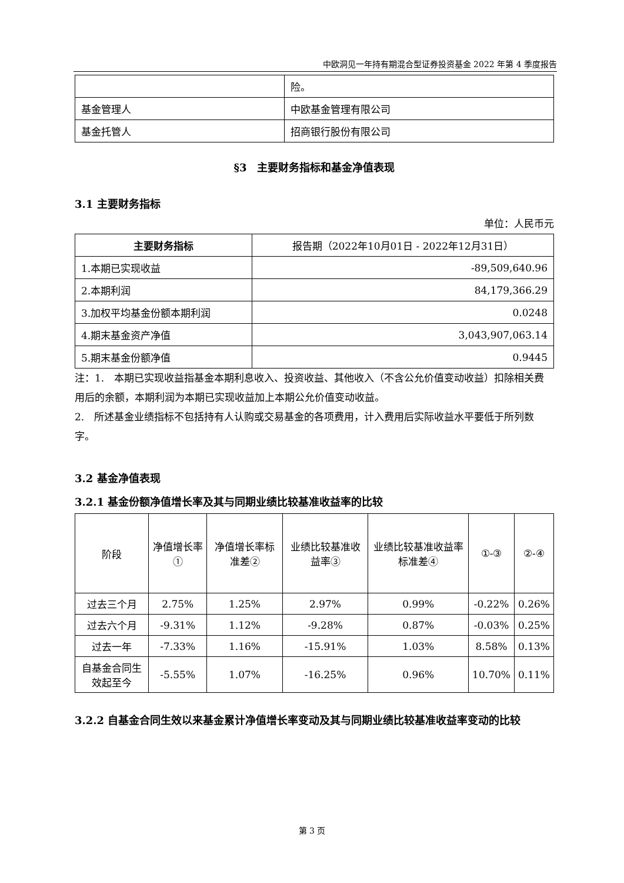中欧洞见一年持有期混合型证券投资基金 2022 年第 4 季度报告
| | 险。 |
| 基金管理人 | 中欧基金管理有限公司 |
| 基金托管人 | 招商银行股份有限公司 |
§3　主要财务指标和基金净值表现
3.1 主要财务指标
单位：人民币元
| 主要财务指标 | 报告期（2022年10月01日 - 2022年12月31日） |
| --- | --- |
| 1.本期已实现收益 | -89,509,640.96 |
| 2.本期利润 | 84,179,366.29 |
| 3.加权平均基金份额本期利润 | 0.0248 |
| 4.期末基金资产净值 | 3,043,907,063.14 |
| 5.期末基金份额净值 | 0.9445 |
注：1.　本期已实现收益指基金本期利息收入、投资收益、其他收入（不含公允价值变动收益）扣除相关费用后的余额，本期利润为本期已实现收益加上本期公允价值变动收益。
2.　所述基金业绩指标不包括持有人认购或交易基金的各项费用，计入费用后实际收益水平要低于所列数字。
3.2 基金净值表现
3.2.1 基金份额净值增长率及其与同期业绩比较基准收益率的比较
| 阶段 | 净值增长率① | 净值增长率标准差② | 业绩比较基准收益率③ | 业绩比较基准收益率标准差④ | ①-③ | ②-④ |
| --- | --- | --- | --- | --- | --- | --- |
| 过去三个月 | 2.75% | 1.25% | 2.97% | 0.99% | -0.22% | 0.26% |
| 过去六个月 | -9.31% | 1.12% | -9.28% | 0.87% | -0.03% | 0.25% |
| 过去一年 | -7.33% | 1.16% | -15.91% | 1.03% | 8.58% | 0.13% |
| 自基金合同生效起至今 | -5.55% | 1.07% | -16.25% | 0.96% | 10.70% | 0.11% |
3.2.2 自基金合同生效以来基金累计净值增长率变动及其与同期业绩比较基准收益率变动的比较
第 3 页